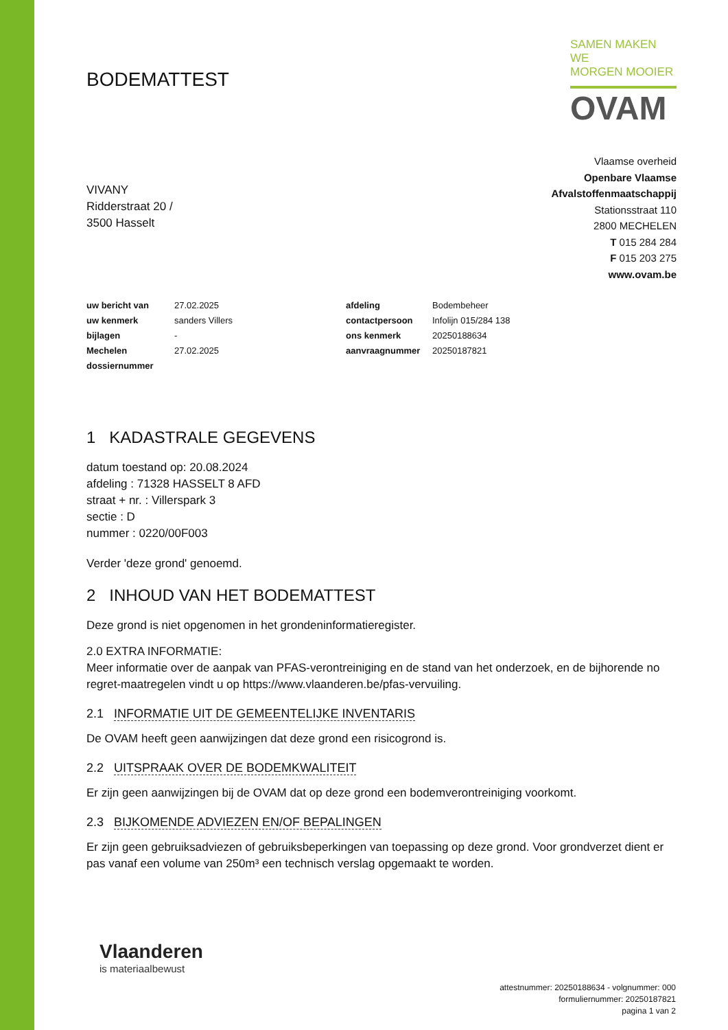BODEMATTEST
SAMEN MAKEN WE
MORGEN MOOIER
OVAM
VIVANY
Ridderstraat 20 /
3500 Hasselt
Vlaamse overheid
Openbare Vlaamse
Afvalstoffenmaatschappij
Stationsstraat 110
2800 MECHELEN
T 015 284 284
F 015 203 275
www.ovam.be
| uw bericht van | 27.02.2025 | afdeling | Bodembeheer |
| uw kenmerk | sanders Villers | contactpersoon | Infolijn 015/284 138 |
| bijlagen | - | ons kenmerk | 20250188634 |
| Mechelen | 27.02.2025 | aanvraagnummer | 20250187821 |
| dossiernummer | | | |
1 KADASTRALE GEGEVENS
datum toestand op: 20.08.2024
afdeling : 71328 HASSELT 8 AFD
straat + nr. : Villerspark 3
sectie : D
nummer : 0220/00F003
Verder 'deze grond' genoemd.
2 INHOUD VAN HET BODEMATTEST
Deze grond is niet opgenomen in het grondeninformatieregister.
2.0 EXTRA INFORMATIE:
Meer informatie over de aanpak van PFAS-verontreiniging en de stand van het onderzoek, en de bijhorende no regret-maatregelen vindt u op https://www.vlaanderen.be/pfas-vervuiling.
2.1 INFORMATIE UIT DE GEMEENTELIJKE INVENTARIS
De OVAM heeft geen aanwijzingen dat deze grond een risicogrond is.
2.2 UITSPRAAK OVER DE BODEMKWALITEIT
Er zijn geen aanwijzingen bij de OVAM dat op deze grond een bodemverontreiniging voorkomt.
2.3 BIJKOMENDE ADVIEZEN EN/OF BEPALINGEN
Er zijn geen gebruiksadviezen of gebruiksbeperkingen van toepassing op deze grond. Voor grondverzet dient er pas vanaf een volume van 250m³ een technisch verslag opgemaakt te worden.
Vlaanderen
is materiaalbewust
attestnummer: 20250188634 - volgnummer: 000
formuliernummer: 20250187821
pagina 1 van 2